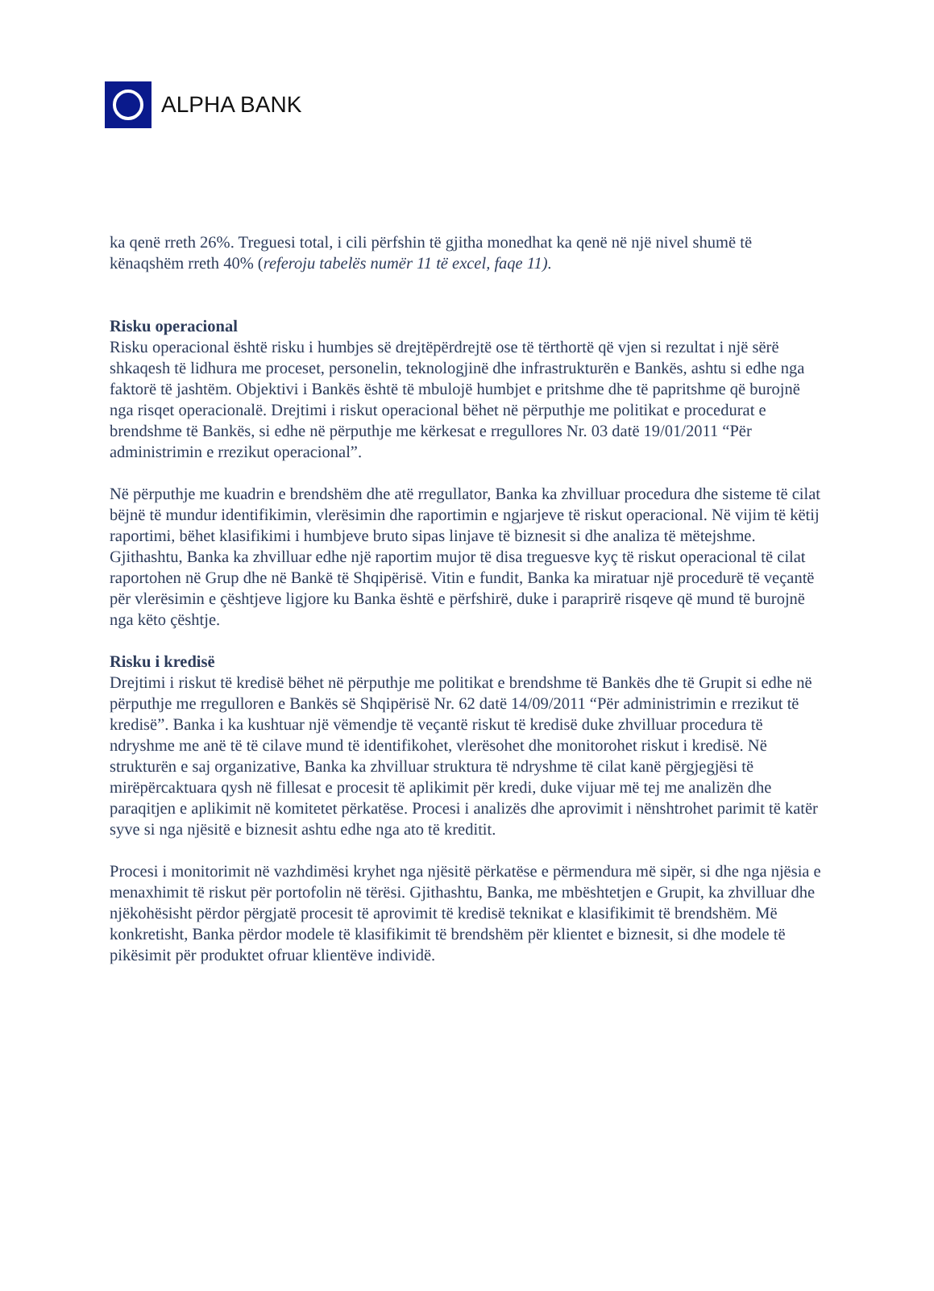ALPHA BANK
ka qenë rreth 26%. Treguesi total, i cili përfshin të gjitha monedhat ka qenë në një nivel shumë të kënaqshëm rreth 40% (referoju tabelës numër 11 të excel, faqe 11).
Risku operacional
Risku operacional është risku i humbjes së drejtëpërdrejtë ose të tërthortë që vjen si rezultat i një sërë shkaqesh të lidhura me proceset, personelin, teknologjinë dhe infrastrukturën e Bankës, ashtu si edhe nga faktorë të jashtëm. Objektivi i Bankës është të mbulojë humbjet e pritshme dhe të papritshme që burojnë nga risqet operacionalë. Drejtimi i riskut operacional bëhet në përputhje me politikat e procedurat e brendshme të Bankës, si edhe në përputhje me kërkesat e rregullores Nr. 03 datë 19/01/2011 “Për administrimin e rrezikut operacional”.
Në përputhje me kuadrin e brendshëm dhe atë rregullator, Banka ka zhvilluar procedura dhe sisteme të cilat bëjnë të mundur identifikimin, vlerësimin dhe raportimin e ngjarjeve të riskut operacional. Në vijim të këtij raportimi, bëhet klasifikimi i humbjeve bruto sipas linjave të biznesit si dhe analiza të mëtejshme. Gjithashtu, Banka ka zhvilluar edhe një raportim mujor të disa treguesve kyç të riskut operacional të cilat raportohen në Grup dhe në Bankë të Shqipërisë. Vitin e fundit, Banka ka miratuar një procedurë të veçantë për vlerësimin e çështjeve ligjore ku Banka është e përfshirë, duke i paraprirë risqeve që mund të burojnë nga këto çështje.
Risku i kredisë
Drejtimi i riskut të kredisë bëhet në përputhje me politikat e brendshme të Bankës dhe të Grupit si edhe në përputhje me rregulloren e Bankës së Shqipërisë Nr. 62 datë 14/09/2011 “Për administrimin e rrezikut të kredisë”. Banka i ka kushtuar një vëmendje të veçantë riskut të kredisë duke zhvilluar procedura të ndryshme me anë të të cilave mund të identifikohet, vlerësohet dhe monitorohet riskut i kredisë. Në strukturën e saj organizative, Banka ka zhvilluar struktura të ndryshme të cilat kanë përgjegjësi të mirëpërcaktuara qysh në fillesat e procesit të aplikimit për kredi, duke vijuar më tej me analizën dhe paraqitjen e aplikimit në komitetet përkatëse. Procesi i analizës dhe aprovimit i nënshtrohet parimit të katër syve si nga njësitë e biznesit ashtu edhe nga ato të kreditit.
Procesi i monitorimit në vazhdimësi kryhet nga njësitë përkatëse e përmendura më sipër, si dhe nga njësia e menaxhimit të riskut për portofolin në tërësi. Gjithashtu, Banka, me mbështetjen e Grupit, ka zhvilluar dhe njëkohësisht përdor përgjatë procesit të aprovimit të kredisë teknikat e klasifikimit të brendshëm. Më konkretisht, Banka përdor modele të klasifikimit të brendshëm për klientet e biznesit, si dhe modele të pikësimit për produktet ofruar klientëve individë.